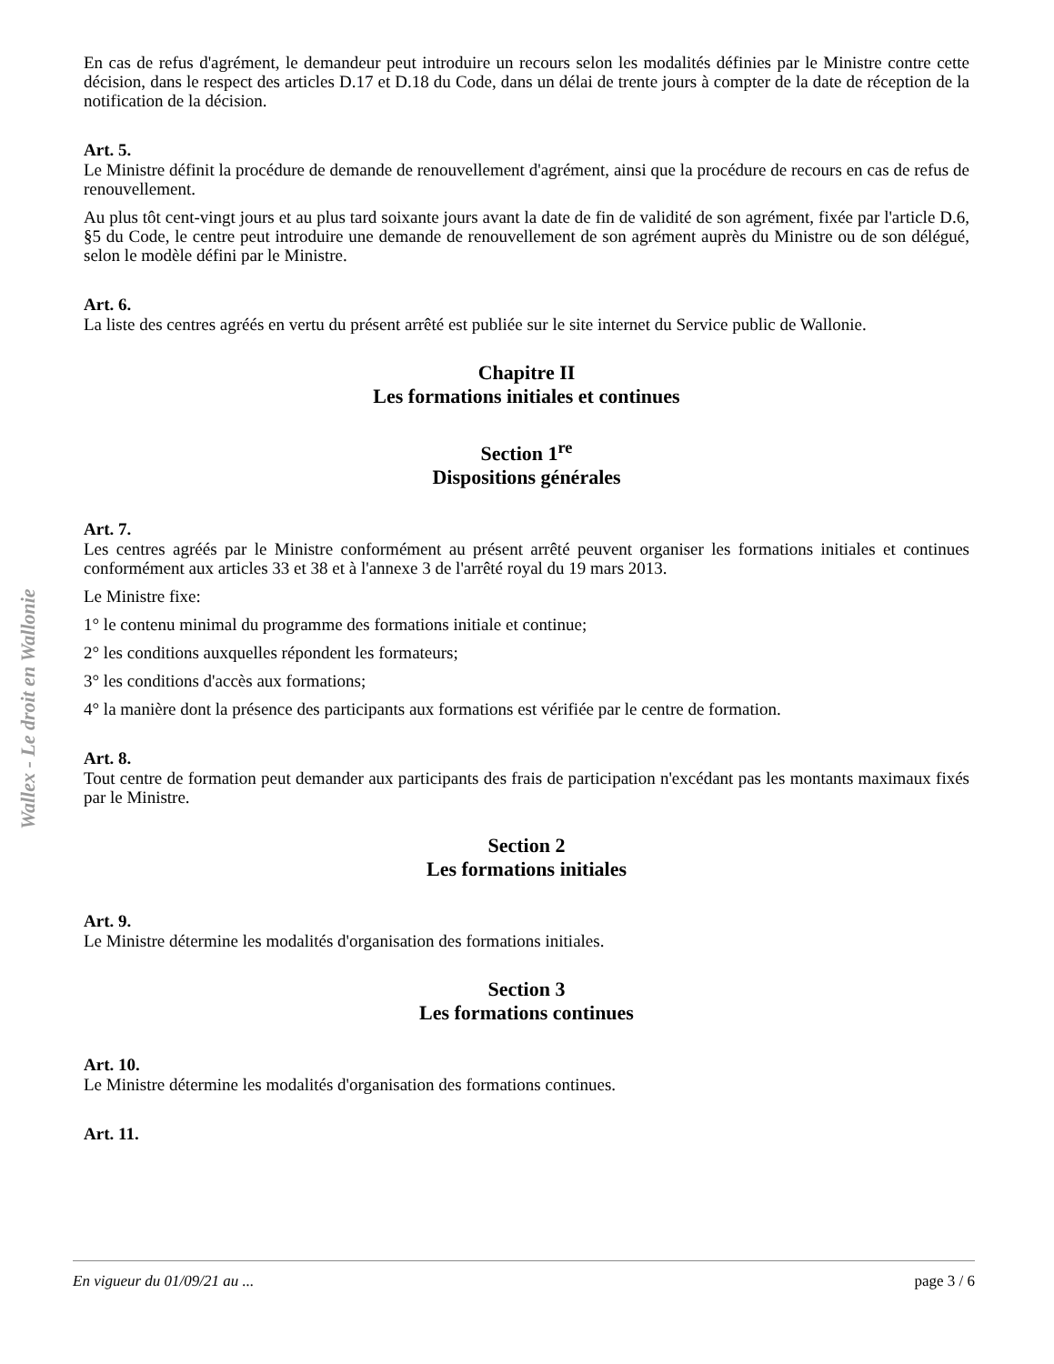Wallex - Le droit en Wallonie
En cas de refus d'agrément, le demandeur peut introduire un recours selon les modalités définies par le Ministre contre cette décision, dans le respect des articles D.17 et D.18 du Code, dans un délai de trente jours à compter de la date de réception de la notification de la décision.
Art. 5.
Le Ministre définit la procédure de demande de renouvellement d'agrément, ainsi que la procédure de recours en cas de refus de renouvellement.
Au plus tôt cent-vingt jours et au plus tard soixante jours avant la date de fin de validité de son agrément, fixée par l'article D.6, §5 du Code, le centre peut introduire une demande de renouvellement de son agrément auprès du Ministre ou de son délégué, selon le modèle défini par le Ministre.
Art. 6.
La liste des centres agréés en vertu du présent arrêté est publiée sur le site internet du Service public de Wallonie.
Chapitre II
Les formations initiales et continues
Section 1<sup>re</sup>
Dispositions générales
Art. 7.
Les centres agréés par le Ministre conformément au présent arrêté peuvent organiser les formations initiales et continues conformément aux articles 33 et 38 et à l'annexe 3 de l'arrêté royal du 19 mars 2013.
Le Ministre fixe:
1° le contenu minimal du programme des formations initiale et continue;
2° les conditions auxquelles répondent les formateurs;
3° les conditions d'accès aux formations;
4° la manière dont la présence des participants aux formations est vérifiée par le centre de formation.
Art. 8.
Tout centre de formation peut demander aux participants des frais de participation n'excédant pas les montants maximaux fixés par le Ministre.
Section 2
Les formations initiales
Art. 9.
Le Ministre détermine les modalités d'organisation des formations initiales.
Section 3
Les formations continues
Art. 10.
Le Ministre détermine les modalités d'organisation des formations continues.
Art. 11.
En vigueur du 01/09/21 au ... page 3 / 6